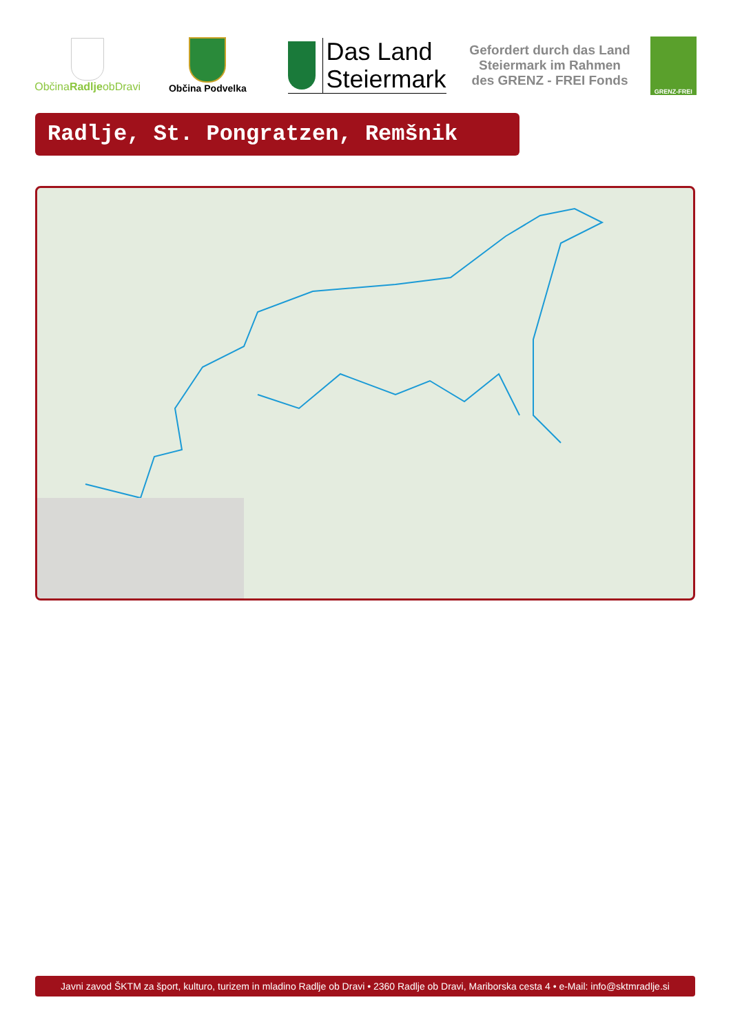ObčinaRadljeobDravi
Občina Podvelka
Das Land
Steiermark
Gefordert durch das Land Steiermark im Rahmen des GRENZ - FREI Fonds
GRENZ-FREI
Radlje, St. Pongratzen, Remšnik
Javni zavod ŠKTM za šport, kulturo, turizem in mladino Radlje ob Dravi • 2360 Radlje ob Dravi, Mariborska cesta 4 • e-Mail: info@sktmradlje.si